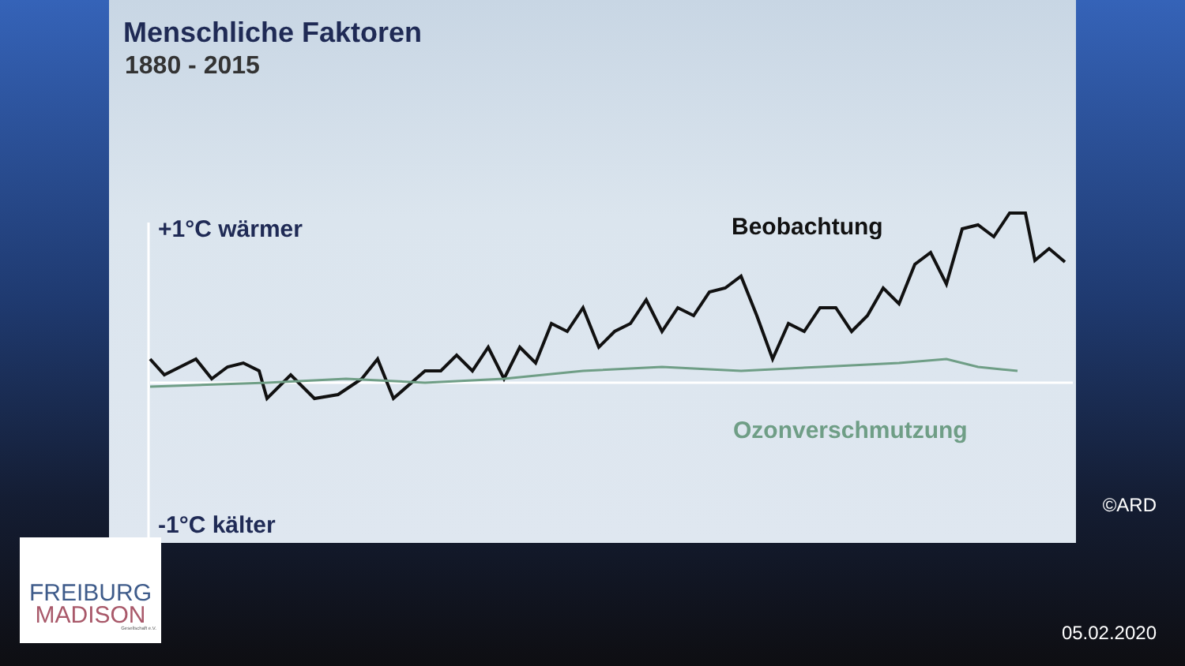Menschliche Faktoren
1880 - 2015
+1°C wärmer Beobachtung
Ozonverschmutzung
-1°C kälter
©ARD
FREIBURG
MADISON
Gesellschaft e.V.
05.02.2020